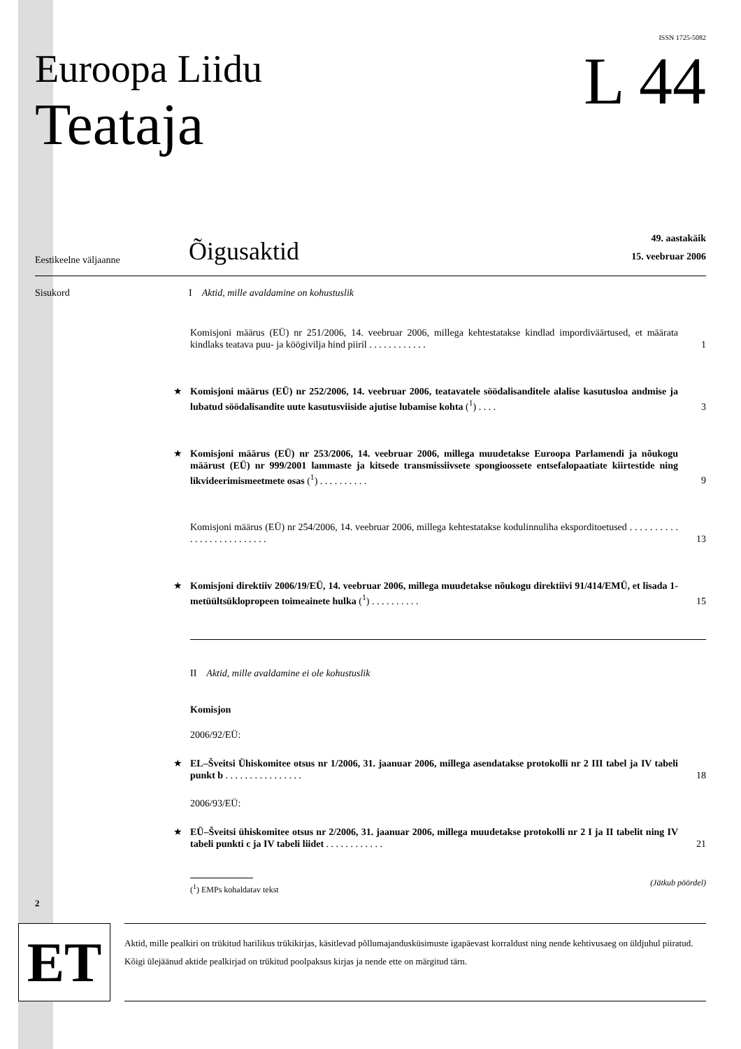Euroopa Liidu
Teataja
ISSN 1725-5082
L 44
Eestikeelne väljaanne
Õigusaktid
49. aastakäik
15. veebruar 2006
Sisukord I Aktid, mille avaldamine on kohustuslik
Komisjoni määrus (EÜ) nr 251/2006, 14. veebruar 2006, millega kehtestatakse kindlad impordiväärtused, et määrata kindlaks teatava puu- ja köögivilja hind piiril . . . . . . . . . . . .
1
★
Komisjoni määrus (EÜ) nr 252/2006, 14. veebruar 2006, teatavatele söödalisanditele alalise kasutusloa andmise ja lubatud söödalisandite uute kasutusviiside ajutise lubamise kohta (<sup>1</sup>) . . . .
3
★
Komisjoni määrus (EÜ) nr 253/2006, 14. veebruar 2006, millega muudetakse Euroopa Parlamendi ja nõukogu määrust (EÜ) nr 999/2001 lammaste ja kitsede transmissiivsete spongioossete entsefalopaatiate kiirtestide ning likvideerimismeetmete osas (<sup>1</sup>) . . . . . . . . . .
9
Komisjoni määrus (EÜ) nr 254/2006, 14. veebruar 2006, millega kehtestatakse kodulinnuliha eksporditoetused . . . . . . . . . . . . . . . . . . . . . . . . . .
13
★
Komisjoni direktiiv 2006/19/EÜ, 14. veebruar 2006, millega muudetakse nõukogu direktiivi 91/414/EMÜ, et lisada 1-metüültsüklopropeen toimeainete hulka (<sup>1</sup>) . . . . . . . . . .
15
II Aktid, mille avaldamine ei ole kohustuslik
Komisjon
2006/92/EÜ:
★
EL–Šveitsi Ühiskomitee otsus nr 1/2006, 31. jaanuar 2006, millega asendatakse protokolli nr 2 III tabel ja IV tabeli punkt b . . . . . . . . . . . . . . . .
18
2006/93/EÜ:
★
EÜ–Šveitsi ühiskomitee otsus nr 2/2006, 31. jaanuar 2006, millega muudetakse protokolli nr 2 I ja II tabelit ning IV tabeli punkti c ja IV tabeli liidet . . . . . . . . . . . .
21
(<sup>1</sup>) EMPs kohaldatav tekst
(Jätkub pöördel)
2
ET
Aktid, mille pealkiri on trükitud harilikus trükikirjas, käsitlevad põllumajandusküsimuste igapäevast korraldust ning nende kehtivusaeg on üldjuhul piiratud.
Kõigi ülejäänud aktide pealkirjad on trükitud poolpaksus kirjas ja nende ette on märgitud tärn.